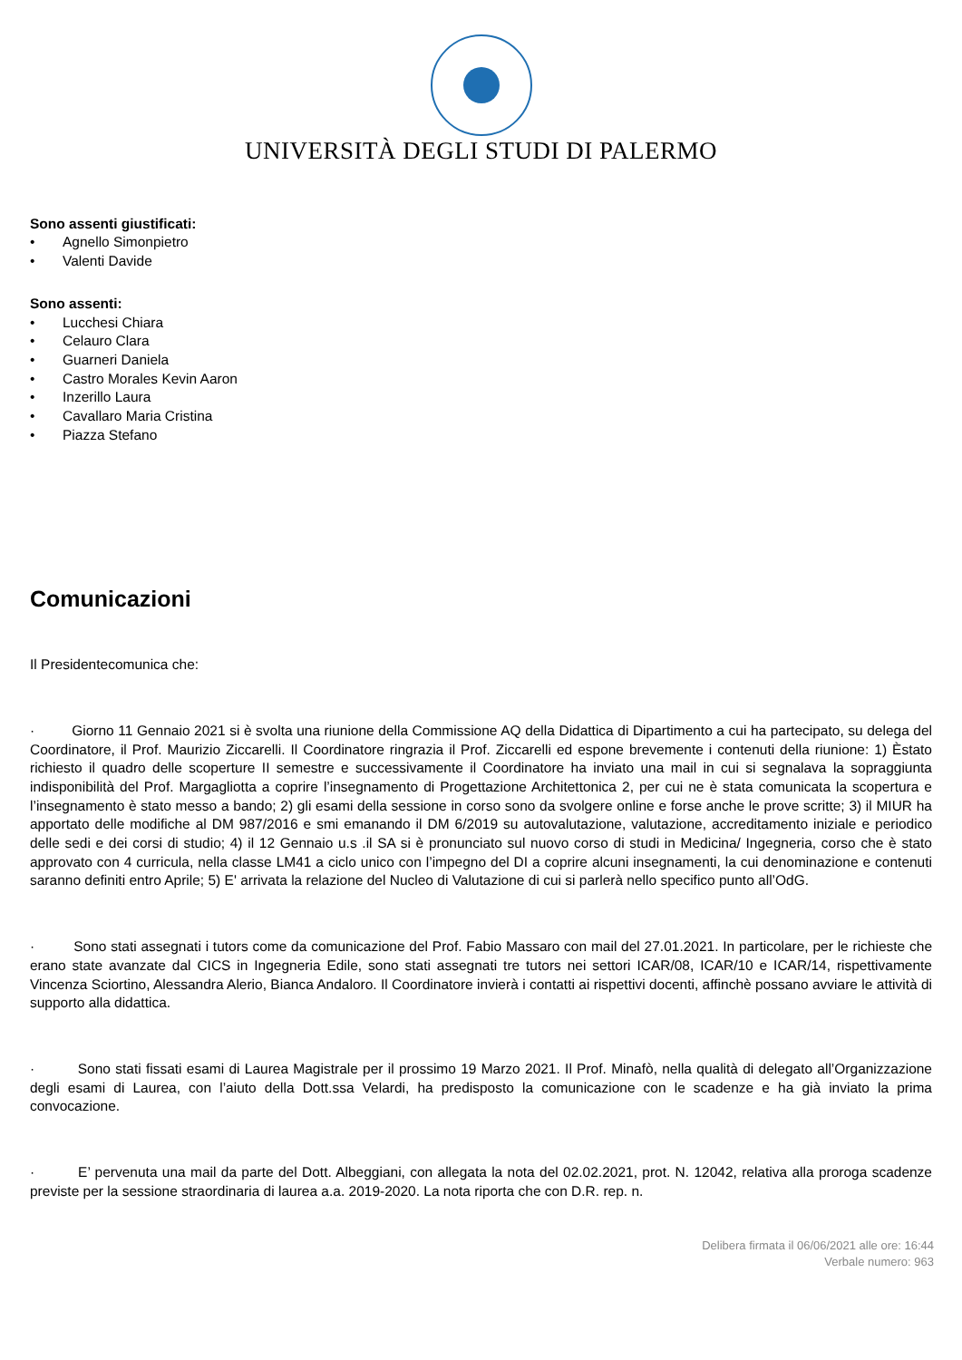UNIVERSITÀ DEGLI STUDI DI PALERMO
Sono assenti giustificati:
• Agnello Simonpietro
• Valenti Davide
Sono assenti:
• Lucchesi Chiara
• Celauro Clara
• Guarneri Daniela
• Castro Morales Kevin Aaron
• Inzerillo Laura
• Cavallaro Maria Cristina
• Piazza Stefano
Comunicazioni
Il Presidentecomunica che:
· Giorno 11 Gennaio 2021 si è svolta una riunione della Commissione AQ della Didattica di Dipartimento a cui ha partecipato, su delega del Coordinatore, il Prof. Maurizio Ziccarelli. Il Coordinatore ringrazia il Prof. Ziccarelli ed espone brevemente i contenuti della riunione: 1) Èstato richiesto il quadro delle scoperture II semestre e successivamente il Coordinatore ha inviato una mail in cui si segnalava la sopraggiunta indisponibilità del Prof. Margagliotta a coprire l’insegnamento di Progettazione Architettonica 2, per cui ne è stata comunicata la scopertura e l’insegnamento è stato messo a bando; 2) gli esami della sessione in corso sono da svolgere online e forse anche le prove scritte; 3) il MIUR ha apportato delle modifiche al DM 987/2016 e smi emanando il DM 6/2019 su autovalutazione, valutazione, accreditamento iniziale e periodico delle sedi e dei corsi di studio; 4) il 12 Gennaio u.s .il SA si è pronunciato sul nuovo corso di studi in Medicina/ Ingegneria, corso che è stato approvato con 4 curricula, nella classe LM41 a ciclo unico con l’impegno del DI a coprire alcuni insegnamenti, la cui denominazione e contenuti saranno definiti entro Aprile; 5) E' arrivata la relazione del Nucleo di Valutazione di cui si parlerà nello specifico punto all’OdG.
· Sono stati assegnati i tutors come da comunicazione del Prof. Fabio Massaro con mail del 27.01.2021. In particolare, per le richieste che erano state avanzate dal CICS in Ingegneria Edile, sono stati assegnati tre tutors nei settori ICAR/08, ICAR/10 e ICAR/14, rispettivamente Vincenza Sciortino, Alessandra Alerio, Bianca Andaloro. Il Coordinatore invierà i contatti ai rispettivi docenti, affinchè possano avviare le attività di supporto alla didattica.
· Sono stati fissati esami di Laurea Magistrale per il prossimo 19 Marzo 2021. Il Prof. Minafò, nella qualità di delegato all’Organizzazione degli esami di Laurea, con l’aiuto della Dott.ssa Velardi, ha predisposto la comunicazione con le scadenze e ha già inviato la prima convocazione.
· E’ pervenuta una mail da parte del Dott. Albeggiani, con allegata la nota del 02.02.2021, prot. N. 12042, relativa alla proroga scadenze previste per la sessione straordinaria di laurea a.a. 2019-2020. La nota riporta che con D.R. rep. n.
Delibera firmata il 06/06/2021 alle ore: 16:44
Verbale numero: 963